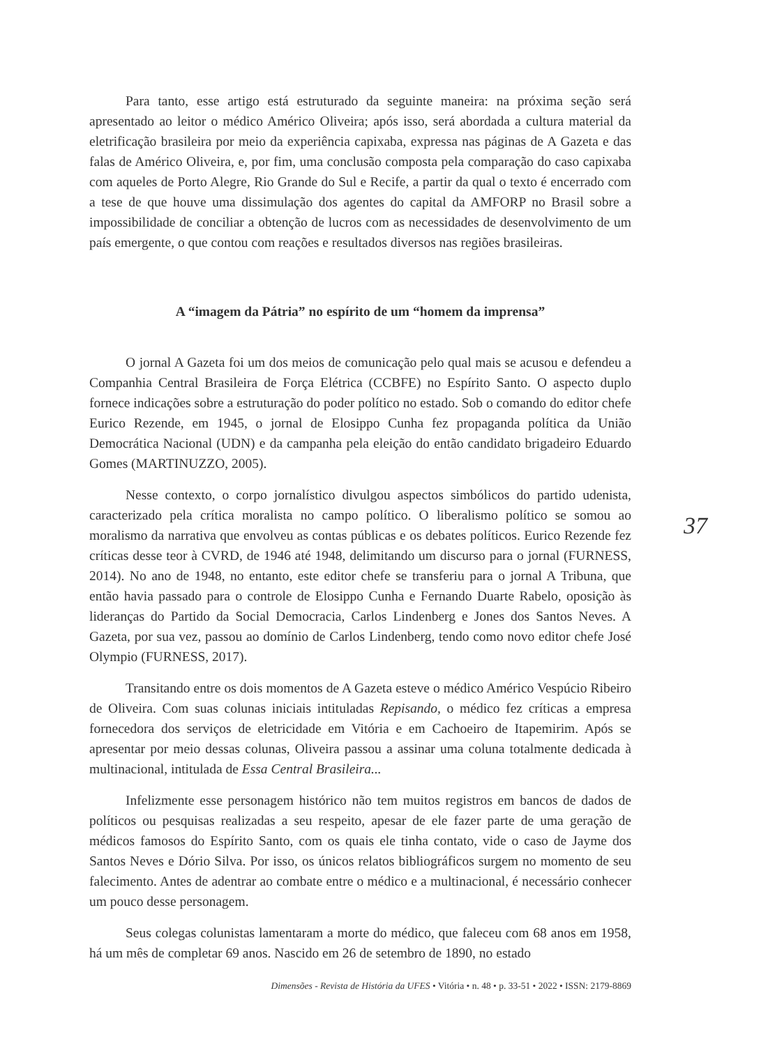Para tanto, esse artigo está estruturado da seguinte maneira: na próxima seção será apresentado ao leitor o médico Américo Oliveira; após isso, será abordada a cultura material da eletrificação brasileira por meio da experiência capixaba, expressa nas páginas de A Gazeta e das falas de Américo Oliveira, e, por fim, uma conclusão composta pela comparação do caso capixaba com aqueles de Porto Alegre, Rio Grande do Sul e Recife, a partir da qual o texto é encerrado com a tese de que houve uma dissimulação dos agentes do capital da AMFORP no Brasil sobre a impossibilidade de conciliar a obtenção de lucros com as necessidades de desenvolvimento de um país emergente, o que contou com reações e resultados diversos nas regiões brasileiras.
A “imagem da Pátria” no espírito de um “homem da imprensa”
O jornal A Gazeta foi um dos meios de comunicação pelo qual mais se acusou e defendeu a Companhia Central Brasileira de Força Elétrica (CCBFE) no Espírito Santo. O aspecto duplo fornece indicações sobre a estruturação do poder político no estado. Sob o comando do editor chefe Eurico Rezende, em 1945, o jornal de Elosippo Cunha fez propaganda política da União Democrática Nacional (UDN) e da campanha pela eleição do então candidato brigadeiro Eduardo Gomes (MARTINUZZO, 2005).
Nesse contexto, o corpo jornalístico divulgou aspectos simbólicos do partido udenista, caracterizado pela crítica moralista no campo político. O liberalismo político se somou ao moralismo da narrativa que envolveu as contas públicas e os debates políticos. Eurico Rezende fez críticas desse teor à CVRD, de 1946 até 1948, delimitando um discurso para o jornal (FURNESS, 2014). No ano de 1948, no entanto, este editor chefe se transferiu para o jornal A Tribuna, que então havia passado para o controle de Elosippo Cunha e Fernando Duarte Rabelo, oposição às lideranças do Partido da Social Democracia, Carlos Lindenberg e Jones dos Santos Neves. A Gazeta, por sua vez, passou ao domínio de Carlos Lindenberg, tendo como novo editor chefe José Olympio (FURNESS, 2017).
Transitando entre os dois momentos de A Gazeta esteve o médico Américo Vespúcio Ribeiro de Oliveira. Com suas colunas iniciais intituladas Repisando, o médico fez críticas a empresa fornecedora dos serviços de eletricidade em Vitória e em Cachoeiro de Itapemirim. Após se apresentar por meio dessas colunas, Oliveira passou a assinar uma coluna totalmente dedicada à multinacional, intitulada de Essa Central Brasileira...
Infelizmente esse personagem histórico não tem muitos registros em bancos de dados de políticos ou pesquisas realizadas a seu respeito, apesar de ele fazer parte de uma geração de médicos famosos do Espírito Santo, com os quais ele tinha contato, vide o caso de Jayme dos Santos Neves e Dório Silva. Por isso, os únicos relatos bibliográficos surgem no momento de seu falecimento. Antes de adentrar ao combate entre o médico e a multinacional, é necessário conhecer um pouco desse personagem.
Seus colegas colunistas lamentaram a morte do médico, que faleceu com 68 anos em 1958, há um mês de completar 69 anos. Nascido em 26 de setembro de 1890, no estado
37
Dimensões - Revista de História da UFES • Vitória • n. 48 • p. 33-51 • 2022 • ISSN: 2179-8869